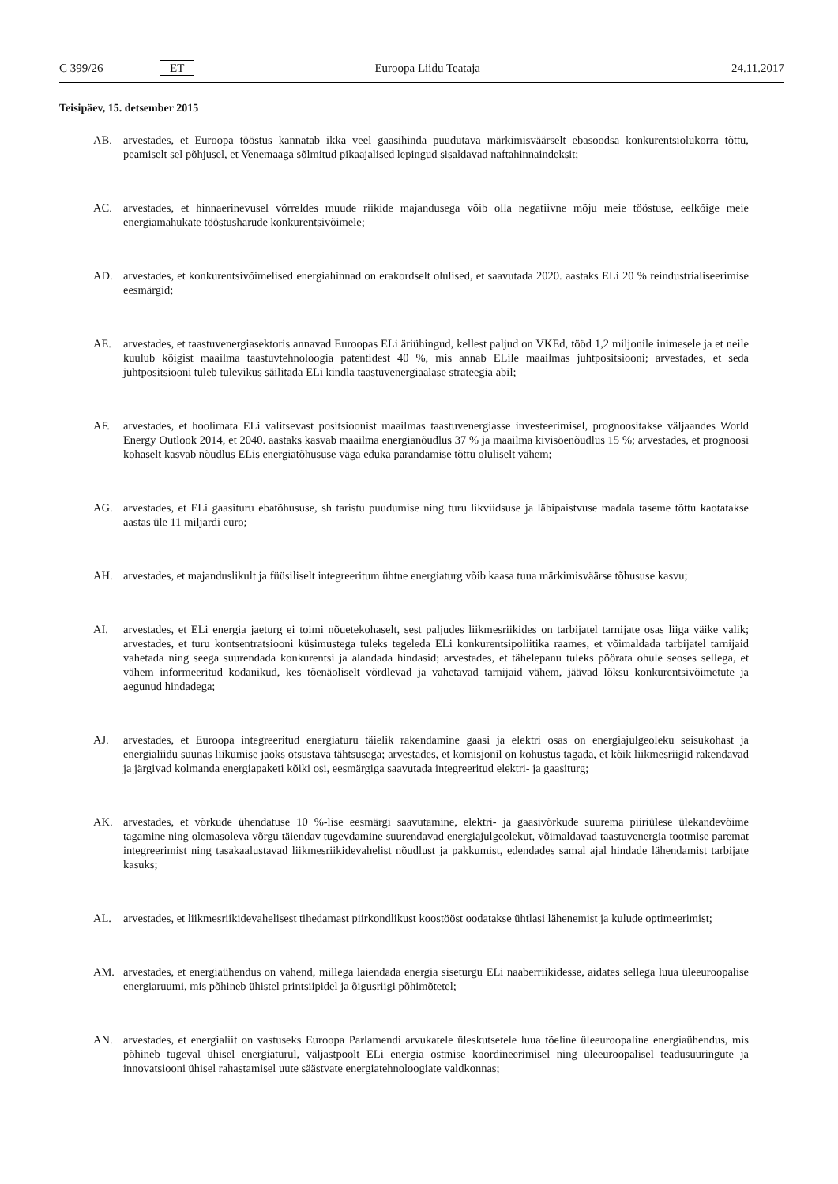C 399/26 ET Euroopa Liidu Teataja 24.11.2017
Teisipäev, 15. detsember 2015
AB. arvestades, et Euroopa tööstus kannatab ikka veel gaasihinda puudutava märkimisväärselt ebasoodsa konkurentsio­lukorra tõttu, peamiselt sel põhjusel, et Venemaaga sõlmitud pikaajalised lepingud sisaldavad naftahinnaindeksit;
AC. arvestades, et hinnaerinevusel võrreldes muude riikide majandusega võib olla negatiivne mõju meie tööstuse, eelkõige meie energiamahukate tööstusharude konkurentsivõimele;
AD. arvestades, et konkurentsivõimelised energiahinnad on erakordselt olulised, et saavutada 2020. aastaks ELi 20 % reindustrialiseerimise eesmärgid;
AE. arvestades, et taastuvenergiasektoris annavad Euroopas ELi äriühingud, kellest paljud on VKEd, tööd 1,2 miljonile inimesele ja et neile kuulub kõigist maailma taastuvtehnoloogia patentidest 40 %, mis annab ELile maailmas juhtpositsiooni; arvestades, et seda juhtpositsiooni tuleb tulevikus säilitada ELi kindla taastuvenergiaalase strateegia abil;
AF. arvestades, et hoolimata ELi valitsevast positsioonist maailmas taastuvenergiasse investeerimisel, prognoositakse väljaandes World Energy Outlook 2014, et 2040. aastaks kasvab maailma energianõudlus 37 % ja maailma kivisöenõudlus 15 %; arvestades, et prognoosi kohaselt kasvab nõudlus ELis energiatõhususe väga eduka parandamise tõttu oluliselt vähem;
AG. arvestades, et ELi gaasituru ebatõhususe, sh taristu puudumise ning turu likviidsuse ja läbipaistvuse madala taseme tõttu kaotatakse aastas üle 11 miljardi euro;
AH. arvestades, et majanduslikult ja füüsiliselt integreeritum ühtne energiaturg võib kaasa tuua märkimisväärse tõhususe kasvu;
AI. arvestades, et ELi energia jaeturg ei toimi nõuetekohaselt, sest paljudes liikmesriikides on tarbijatel tarnijate osas liiga väike valik; arvestades, et turu kontsentratsiooni küsimustega tuleks tegeleda ELi konkurentsipoliitika raames, et võimaldada tarbijatel tarnijaid vahetada ning seega suurendada konkurentsi ja alandada hindasid; arvestades, et tähelepanu tuleks pöörata ohule seoses sellega, et vähem informeeritud kodanikud, kes tõenäoliselt võrdlevad ja vahetavad tarnijaid vähem, jäävad lõksu konkurentsivõimetute ja aegunud hindadega;
AJ. arvestades, et Euroopa integreeritud energiaturu täielik rakendamine gaasi ja elektri osas on energiajulgeoleku seisukohast ja energialiidu suunas liikumise jaoks otsustava tähtsusega; arvestades, et komisjonil on kohustus tagada, et kõik liikmesriigid rakendavad ja järgivad kolmanda energiapaketi kõiki osi, eesmärgiga saavutada integreeritud elektri- ja gaasiturg;
AK. arvestades, et võrkude ühendatuse 10 %-lise eesmärgi saavutamine, elektri- ja gaasivõrkude suurema piiriülese ülekandevõime tagamine ning olemasoleva võrgu täiendav tugevdamine suurendavad energiajulgeolekut, võimaldavad taastuvenergia tootmise paremat integreerimist ning tasakaalustavad liikmesriikidevahelist nõudlust ja pakkumist, edendades samal ajal hindade lähendamist tarbijate kasuks;
AL. arvestades, et liikmesriikidevahelisest tihedamast piirkondlikust koostööst oodatakse ühtlasi lähenemist ja kulude optimeerimist;
AM. arvestades, et energiaühendus on vahend, millega laiendada energia siseturgu ELi naaberriikidesse, aidates sellega luua üleeuroopalise energiaruumi, mis põhineb ühistel printsiipidel ja õigusriigi põhimõtetel;
AN. arvestades, et energialiit on vastuseks Euroopa Parlamendi arvukatele üleskutsetele luua tõeline üleeuroopaline energiaühendus, mis põhineb tugeval ühisel energiaturul, väljastpoolt ELi energia ostmise koordineerimisel ning üleeuroopalisel teadusuuringute ja innovatsiooni ühisel rahastamisel uute säästvate energiatehnoloogiate valdkonnas;